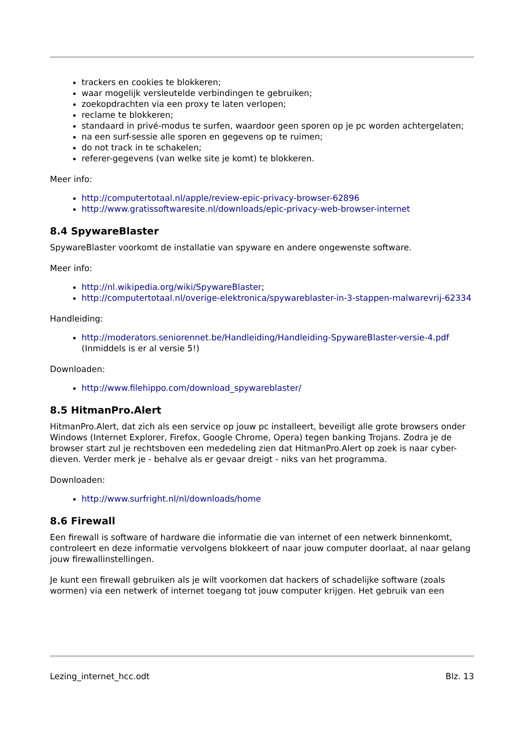trackers en cookies te blokkeren;
waar mogelijk versleutelde verbindingen te gebruiken;
zoekopdrachten via een proxy te laten verlopen;
reclame te blokkeren;
standaard in privé-modus te surfen, waardoor geen sporen op je pc worden achtergelaten;
na een surf-sessie alle sporen en gegevens op te ruimen;
do not track in te schakelen;
referer-gegevens (van welke site je komt) te blokkeren.
Meer info:
http://computertotaal.nl/apple/review-epic-privacy-browser-62896
http://www.gratissoftwaresite.nl/downloads/epic-privacy-web-browser-internet
8.4 SpywareBlaster
SpywareBlaster voorkomt de installatie van spyware en andere ongewenste software.
Meer info:
http://nl.wikipedia.org/wiki/SpywareBlaster;
http://computertotaal.nl/overige-elektronica/spywareblaster-in-3-stappen-malwarevrij-62334
Handleiding:
http://moderators.seniorennet.be/Handleiding/Handleiding-SpywareBlaster-versie-4.pdf (Inmiddels is er al versie 5!)
Downloaden:
http://www.filehippo.com/download_spywareblaster/
8.5 HitmanPro.Alert
HitmanPro.Alert, dat zich als een service op jouw pc installeert, beveiligt alle grote browsers onder Windows (Internet Explorer, Firefox, Google Chrome, Opera) tegen banking Trojans. Zodra je de browser start zul je rechtsboven een mededeling zien dat HitmanPro.Alert op zoek is naar cyber-dieven. Verder merk je - behalve als er gevaar dreigt - niks van het programma.
Downloaden:
http://www.surfright.nl/nl/downloads/home
8.6 Firewall
Een firewall is software of hardware die informatie die van internet of een netwerk binnenkomt, controleert en deze informatie vervolgens blokkeert of naar jouw computer doorlaat, al naar gelang jouw firewallinstellingen.
Je kunt een firewall gebruiken als je wilt voorkomen dat hackers of schadelijke software (zoals wormen) via een netwerk of internet toegang tot jouw computer krijgen. Het gebruik van een
Lezing_internet_hcc.odt Blz. 13